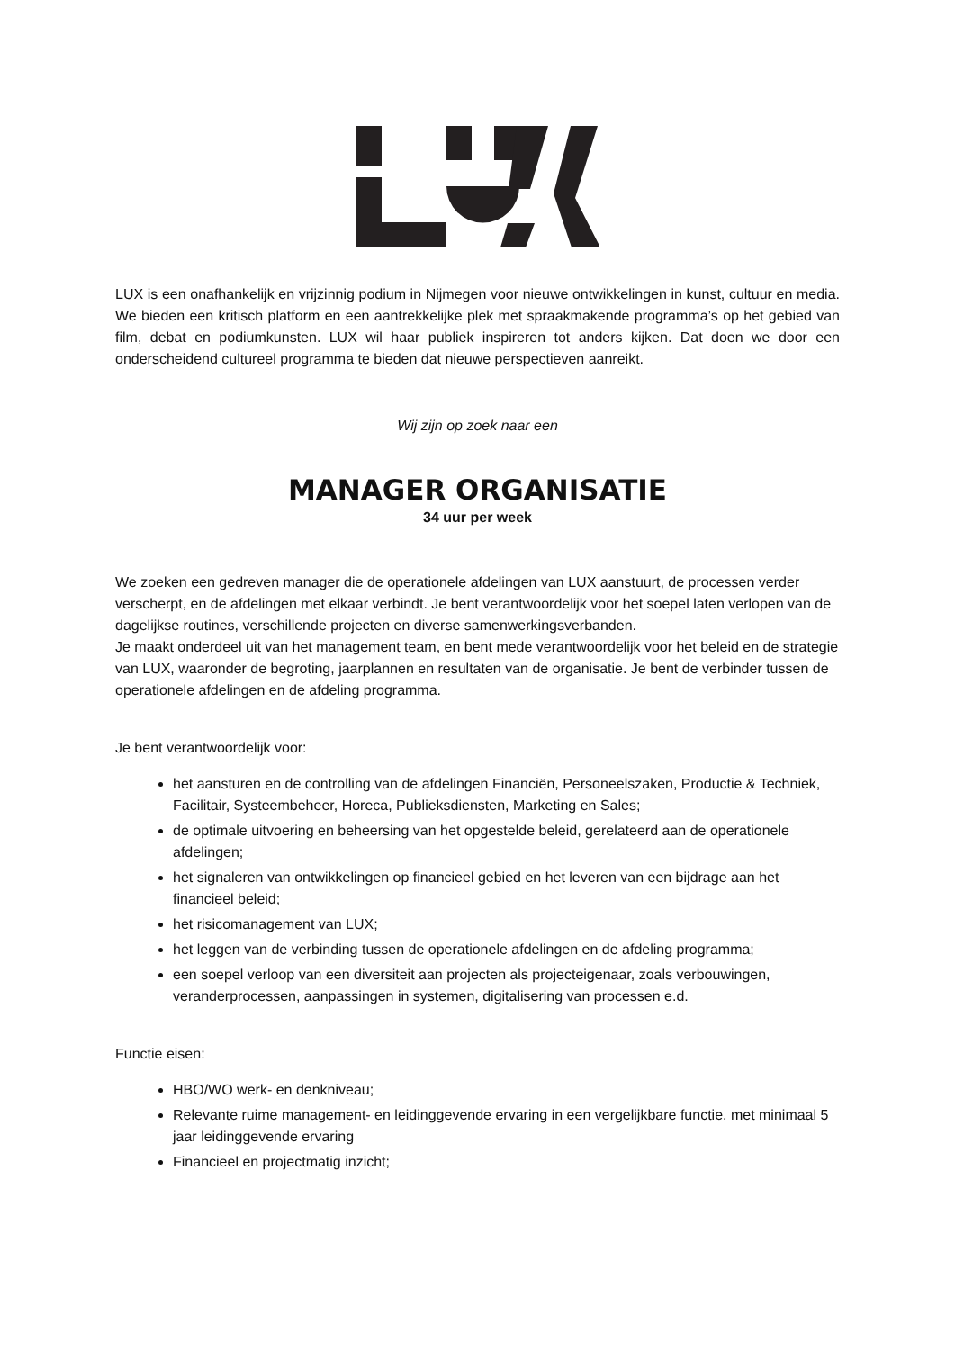LUX is een onafhankelijk en vrijzinnig podium in Nijmegen voor nieuwe ontwikkelingen in kunst, cultuur en media. We bieden een kritisch platform en een aantrekkelijke plek met spraakmakende programma’s op het gebied van film, debat en podiumkunsten. LUX wil haar publiek inspireren tot anders kijken. Dat doen we door een onderscheidend cultureel programma te bieden dat nieuwe perspectieven aanreikt.
Wij zijn op zoek naar een
MANAGER ORGANISATIE
34 uur per week
We zoeken een gedreven manager die de operationele afdelingen van LUX aanstuurt, de processen verder verscherpt, en de afdelingen met elkaar verbindt. Je bent verantwoordelijk voor het soepel laten verlopen van de dagelijkse routines, verschillende projecten en diverse samenwerkingsverbanden.
Je maakt onderdeel uit van het management team, en bent mede verantwoordelijk voor het beleid en de strategie van LUX, waaronder de begroting, jaarplannen en resultaten van de organisatie. Je bent de verbinder tussen de operationele afdelingen en de afdeling programma.
Je bent verantwoordelijk voor:
het aansturen en de controlling van de afdelingen Financiën, Personeelszaken, Productie & Techniek, Facilitair, Systeembeheer, Horeca, Publieksdiensten, Marketing en Sales;
de optimale uitvoering en beheersing van het opgestelde beleid, gerelateerd aan de operationele afdelingen;
het signaleren van ontwikkelingen op financieel gebied en het leveren van een bijdrage aan het financieel beleid;
het risicomanagement van LUX;
het leggen van de verbinding tussen de operationele afdelingen en de afdeling programma;
een soepel verloop van een diversiteit aan projecten als projecteigenaar, zoals verbouwingen, veranderprocessen, aanpassingen in systemen, digitalisering van processen e.d.
Functie eisen:
HBO/WO werk- en denkniveau;
Relevante ruime management- en leidinggevende ervaring in een vergelijkbare functie, met minimaal 5 jaar leidinggevende ervaring
Financieel en projectmatig inzicht;